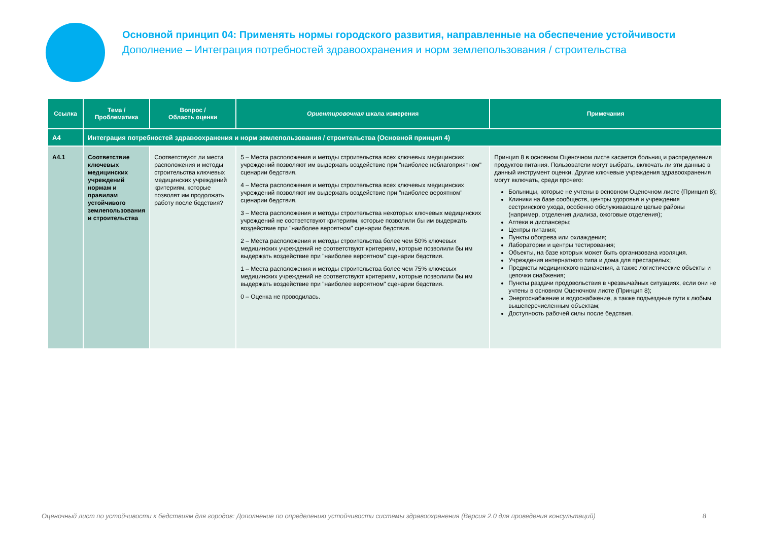Основной принцип 04: Применять нормы городского развития, направленные на обеспечение устойчивости
Дополнение – Интеграция потребностей здравоохранения и норм землепользования / строительства
| Ссылка | Тема / Проблематика | Вопрос / Область оценки | Ориентировочная шкала измерения | Примечания |
| --- | --- | --- | --- | --- |
| A4 | Интеграция потребностей здравоохранения и норм землепользования / строительства (Основной принцип 4) | | | |
| A4.1 | Соответствие ключевых медицинских учреждений нормам и правилам устойчивого землепользования и строительства | Соответствуют ли места расположения и методы строительства ключевых медицинских учреждений критериям, которые позволят им продолжать работу после бедствия? | 5 – Места расположения и методы строительства всех ключевых медицинских учреждений позволяют им выдержать воздействие при "наиболее неблагоприятном" сценарии бедствия. 4 – Места расположения и методы строительства всех ключевых медицинских учреждений позволяют им выдержать воздействие при "наиболее вероятном" сценарии бедствия. 3 – Места расположения и методы строительства некоторых ключевых медицинских учреждений не соответствуют критериям, которые позволили бы им выдержать воздействие при "наиболее вероятном" сценарии бедствия. 2 – Места расположения и методы строительства более чем 50% ключевых медицинских учреждений не соответствуют критериям, которые позволили бы им выдержать воздействие при "наиболее вероятном" сценарии бедствия. 1 – Места расположения и методы строительства более чем 75% ключевых медицинских учреждений не соответствуют критериям, которые позволили бы им выдержать воздействие при "наиболее вероятном" сценарии бедствия. 0 – Оценка не проводилась. | Принцип 8 в основном Оценочном листе касается больниц и распределения продуктов питания. Пользователи могут выбрать, включать ли эти данные в данный инструмент оценки. Другие ключевые учреждения здравоохранения могут включать, среди прочего: Больницы, которые не учтены в основном Оценочном листе (Принцип 8); Клиники на базе сообществ, центры здоровья и учреждения сестринского ухода, особенно обслуживающие целые районы (например, отделения диализа, ожоговые отделения); Аптеки и диспансеры; Центры питания; Пункты обогрева или охлаждения; Лаборатории и центры тестирования; Объекты, на базе которых может быть организована изоляция. Учреждения интернатного типа и дома для престарелых; Предметы медицинского назначения, а также логистические объекты и цепочки снабжения; Пункты раздачи продовольствия в чрезвычайных ситуациях, если они не учтены в основном Оценочном листе (Принцип 8); Энергоснабжение и водоснабжение, а также подъездные пути к любым вышеперечисленным объектам; Доступность рабочей силы после бедствия. |
Оценочный лист по устойчивости к бедствиям для городов: Дополнение по определению устойчивости системы здравоохранения (Версия 2.0 для проведения консультаций) 8